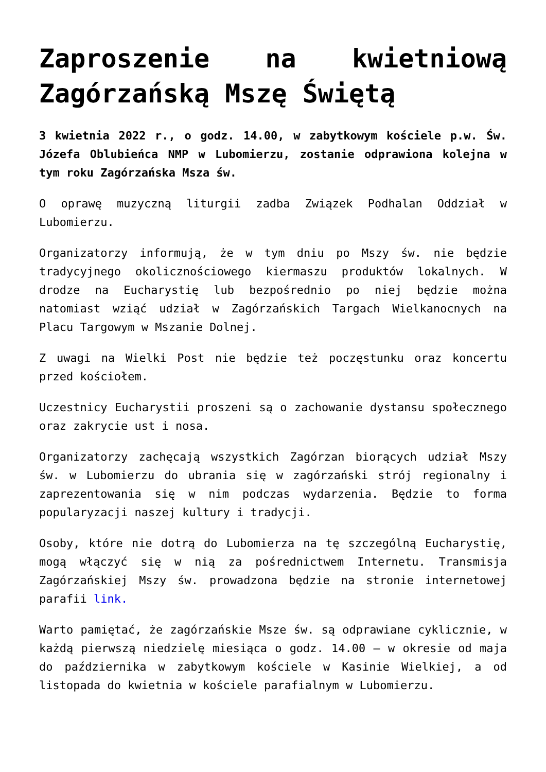Zaproszenie na kwietniową Zagórzańską Mszę Świętą
3 kwietnia 2022 r., o godz. 14.00, w zabytkowym kościele p.w. Św. Józefa Oblubieńca NMP w Lubomierzu, zostanie odprawiona kolejna w tym roku Zagórzańska Msza św.
O oprawę muzyczną liturgii zadba Związek Podhalan Oddział w Lubomierzu.
Organizatorzy informują, że w tym dniu po Mszy św. nie będzie tradycyjnego okolicznościowego kiermaszu produktów lokalnych. W drodze na Eucharystię lub bezpośrednio po niej będzie można natomiast wziąć udział w Zagórzańskich Targach Wielkanocnych na Placu Targowym w Mszanie Dolnej.
Z uwagi na Wielki Post nie będzie też poczęstunku oraz koncertu przed kościołem.
Uczestnicy Eucharystii proszeni są o zachowanie dystansu społecznego oraz zakrycie ust i nosa.
Organizatorzy zachęcają wszystkich Zagórzan biorących udział Mszy św. w Lubomierzu do ubrania się w zagórzański strój regionalny i zaprezentowania się w nim podczas wydarzenia. Będzie to forma popularyzacji naszej kultury i tradycji.
Osoby, które nie dotrą do Lubomierza na tę szczególną Eucharystię, mogą włączyć się w nią za pośrednictwem Internetu. Transmisja Zagórzańskiej Mszy św. prowadzona będzie na stronie internetowej parafii link.
Warto pamiętać, że zagórzańskie Msze św. są odprawiane cyklicznie, w każdą pierwszą niedzielę miesiąca o godz. 14.00 – w okresie od maja do października w zabytkowym kościele w Kasinie Wielkiej, a od listopada do kwietnia w kościele parafialnym w Lubomierzu.